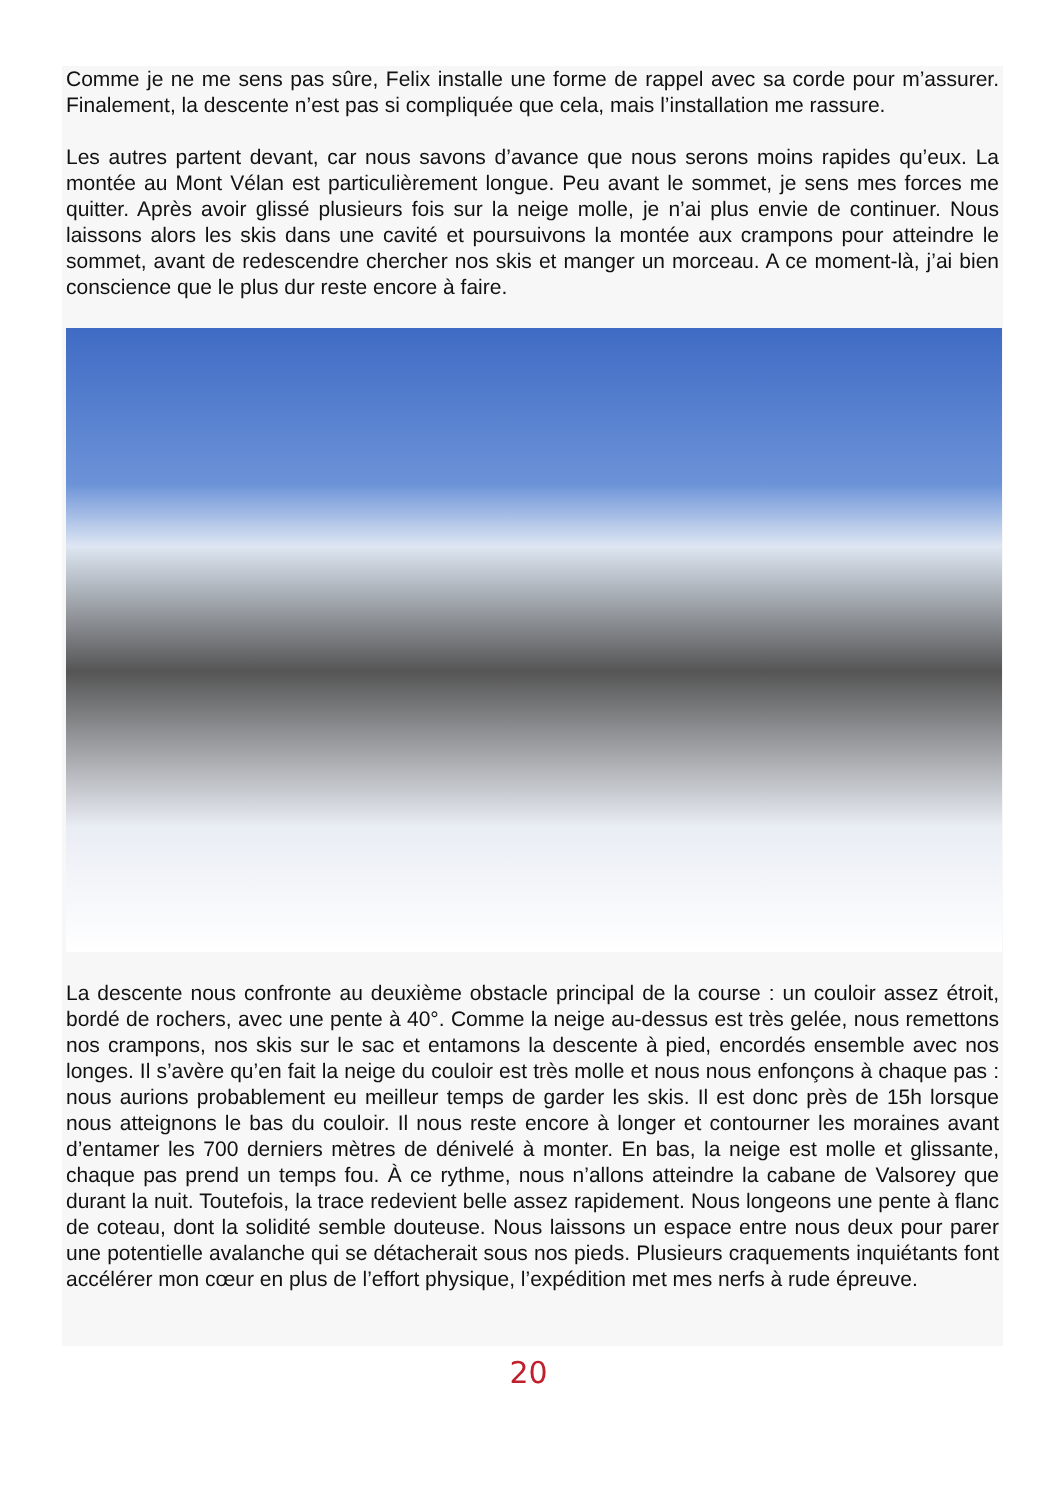Comme je ne me sens pas sûre, Felix installe une forme de rappel avec sa corde pour m’assurer. Finalement, la descente n’est pas si compliquée que cela, mais l’installation me rassure.
Les autres partent devant, car nous savons d’avance que nous serons moins rapides qu’eux. La montée au Mont Vélan est particulièrement longue. Peu avant le sommet, je sens mes forces me quitter. Après avoir glissé plusieurs fois sur la neige molle, je n’ai plus envie de continuer. Nous laissons alors les skis dans une cavité et poursuivons la montée aux crampons pour atteindre le sommet, avant de redescendre chercher nos skis et manger un morceau. A ce moment-là, j’ai bien conscience que le plus dur reste encore à faire.
La descente nous confronte au deuxième obstacle principal de la course : un couloir assez étroit, bordé de rochers, avec une pente à 40°. Comme la neige au-dessus est très gelée, nous remettons nos crampons, nos skis sur le sac et entamons la descente à pied, encordés ensemble avec nos longes. Il s’avère qu’en fait la neige du couloir est très molle et nous nous enfonçons à chaque pas : nous aurions probablement eu meilleur temps de garder les skis. Il est donc près de 15h lorsque nous atteignons le bas du couloir. Il nous reste encore à longer et contourner les moraines avant d’entamer les 700 derniers mètres de dénivelé à monter. En bas, la neige est molle et glissante, chaque pas prend un temps fou. À ce rythme, nous n’allons atteindre la cabane de Valsorey que durant la nuit. Toutefois, la trace redevient belle assez rapidement. Nous longeons une pente à flanc de coteau, dont la solidité semble douteuse. Nous laissons un espace entre nous deux pour parer une potentielle avalanche qui se détacherait sous nos pieds. Plusieurs craquements inquiétants font accélérer mon cœur en plus de l’effort physique, l’expédition met mes nerfs à rude épreuve.
20